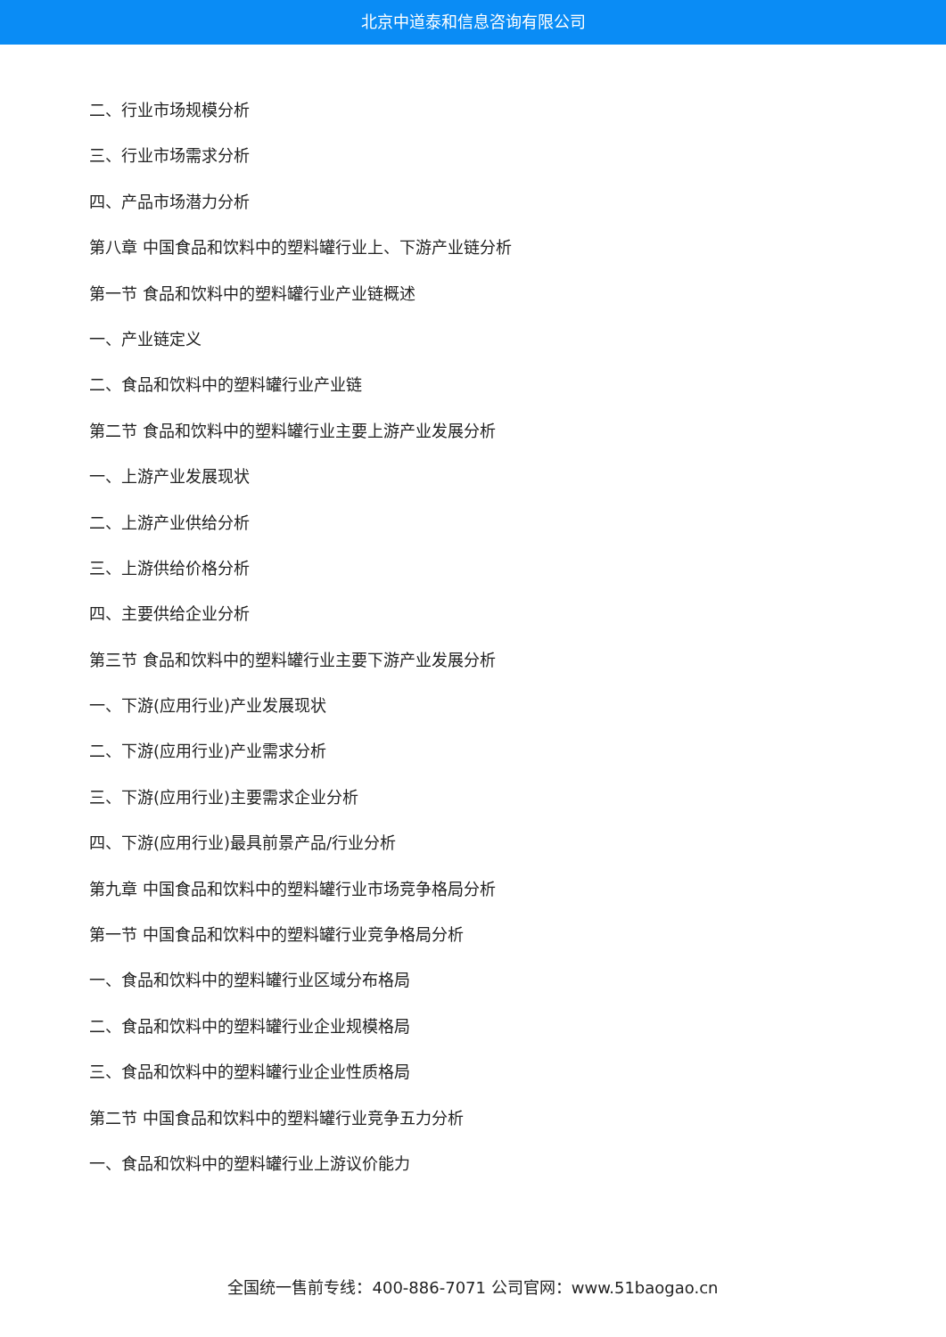北京中道泰和信息咨询有限公司
二、行业市场规模分析
三、行业市场需求分析
四、产品市场潜力分析
第八章 中国食品和饮料中的塑料罐行业上、下游产业链分析
第一节 食品和饮料中的塑料罐行业产业链概述
一、产业链定义
二、食品和饮料中的塑料罐行业产业链
第二节 食品和饮料中的塑料罐行业主要上游产业发展分析
一、上游产业发展现状
二、上游产业供给分析
三、上游供给价格分析
四、主要供给企业分析
第三节 食品和饮料中的塑料罐行业主要下游产业发展分析
一、下游(应用行业)产业发展现状
二、下游(应用行业)产业需求分析
三、下游(应用行业)主要需求企业分析
四、下游(应用行业)最具前景产品/行业分析
第九章 中国食品和饮料中的塑料罐行业市场竞争格局分析
第一节 中国食品和饮料中的塑料罐行业竞争格局分析
一、食品和饮料中的塑料罐行业区域分布格局
二、食品和饮料中的塑料罐行业企业规模格局
三、食品和饮料中的塑料罐行业企业性质格局
第二节 中国食品和饮料中的塑料罐行业竞争五力分析
一、食品和饮料中的塑料罐行业上游议价能力
全国统一售前专线：400-886-7071 公司官网：www.51baogao.cn